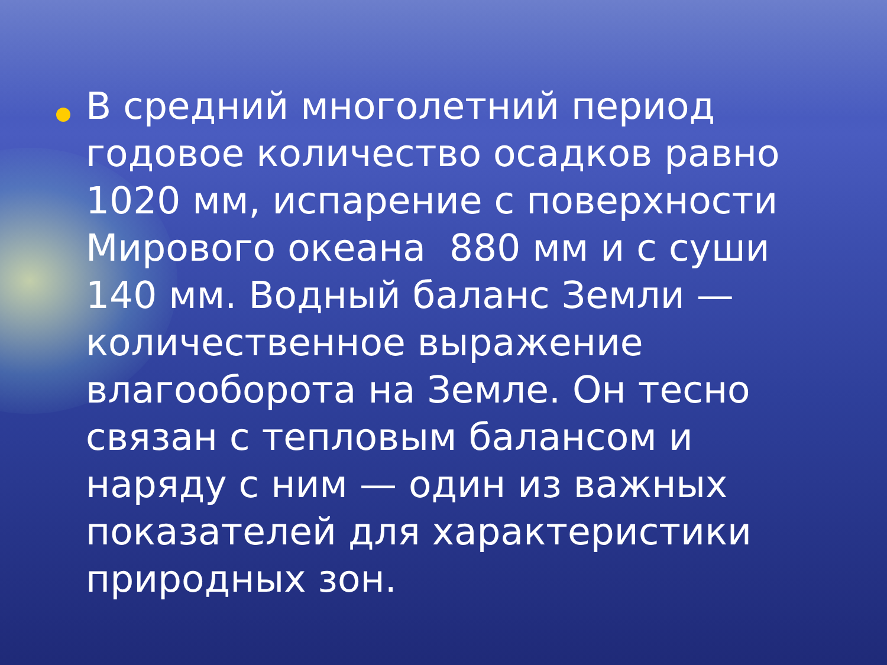В средний многолетний период годовое количество осадков равно 1020 мм, испарение с поверхности Мирового океана 880 мм и с суши 140 мм. Водный баланс Земли — количественное выражение влагооборота на Земле. Он тесно связан с тепловым балансом и наряду с ним — один из важных показателей для характеристики природных зон.